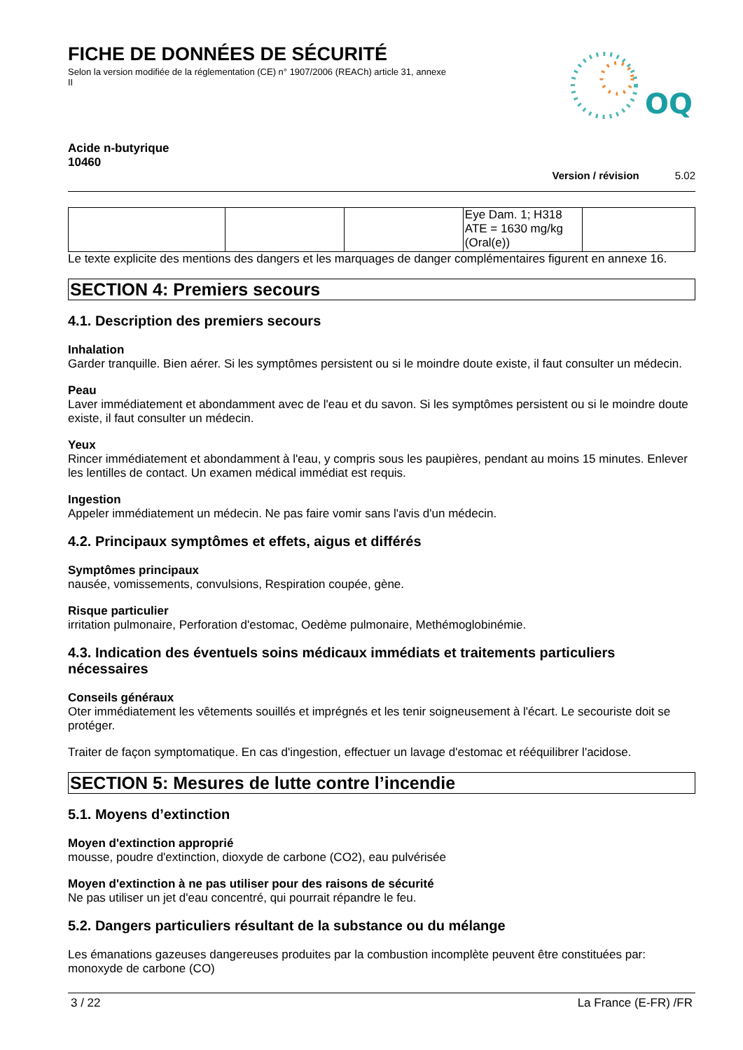FICHE DE DONNÉES DE SÉCURITÉ
Selon la version modifiée de la réglementation (CE) n° 1907/2006 (REACh) article 31, annexe II
OQ
Acide n-butyrique
10460
Version / révision 5.02
| | | | Eye Dam. 1; H318 ATE = 1630 mg/kg (Oral(e)) | |
Le texte explicite des mentions des dangers et les marquages de danger complémentaires figurent en annexe 16.
SECTION 4: Premiers secours
4.1. Description des premiers secours
Inhalation
Garder tranquille. Bien aérer. Si les symptômes persistent ou si le moindre doute existe, il faut consulter un médecin.
Peau
Laver immédiatement et abondamment avec de l'eau et du savon. Si les symptômes persistent ou si le moindre doute existe, il faut consulter un médecin.
Yeux
Rincer immédiatement et abondamment à l'eau, y compris sous les paupières, pendant au moins 15 minutes. Enlever les lentilles de contact. Un examen médical immédiat est requis.
Ingestion
Appeler immédiatement un médecin. Ne pas faire vomir sans l'avis d'un médecin.
4.2. Principaux symptômes et effets, aigus et différés
Symptômes principaux
nausée, vomissements, convulsions, Respiration coupée, gène.
Risque particulier
irritation pulmonaire, Perforation d'estomac, Oedème pulmonaire, Methémoglobinémie.
4.3. Indication des éventuels soins médicaux immédiats et traitements particuliers nécessaires
Conseils généraux
Oter immédiatement les vêtements souillés et imprégnés et les tenir soigneusement à l'écart. Le secouriste doit se protéger.
Traiter de façon symptomatique. En cas d'ingestion, effectuer un lavage d'estomac et rééquilibrer l'acidose.
SECTION 5: Mesures de lutte contre l’incendie
5.1. Moyens d’extinction
Moyen d'extinction approprié
mousse, poudre d'extinction, dioxyde de carbone (CO2), eau pulvérisée
Moyen d'extinction à ne pas utiliser pour des raisons de sécurité
Ne pas utiliser un jet d'eau concentré, qui pourrait répandre le feu.
5.2. Dangers particuliers résultant de la substance ou du mélange
Les émanations gazeuses dangereuses produites par la combustion incomplète peuvent être constituées par: monoxyde de carbone (CO)
3 / 22 La France (E-FR) /FR